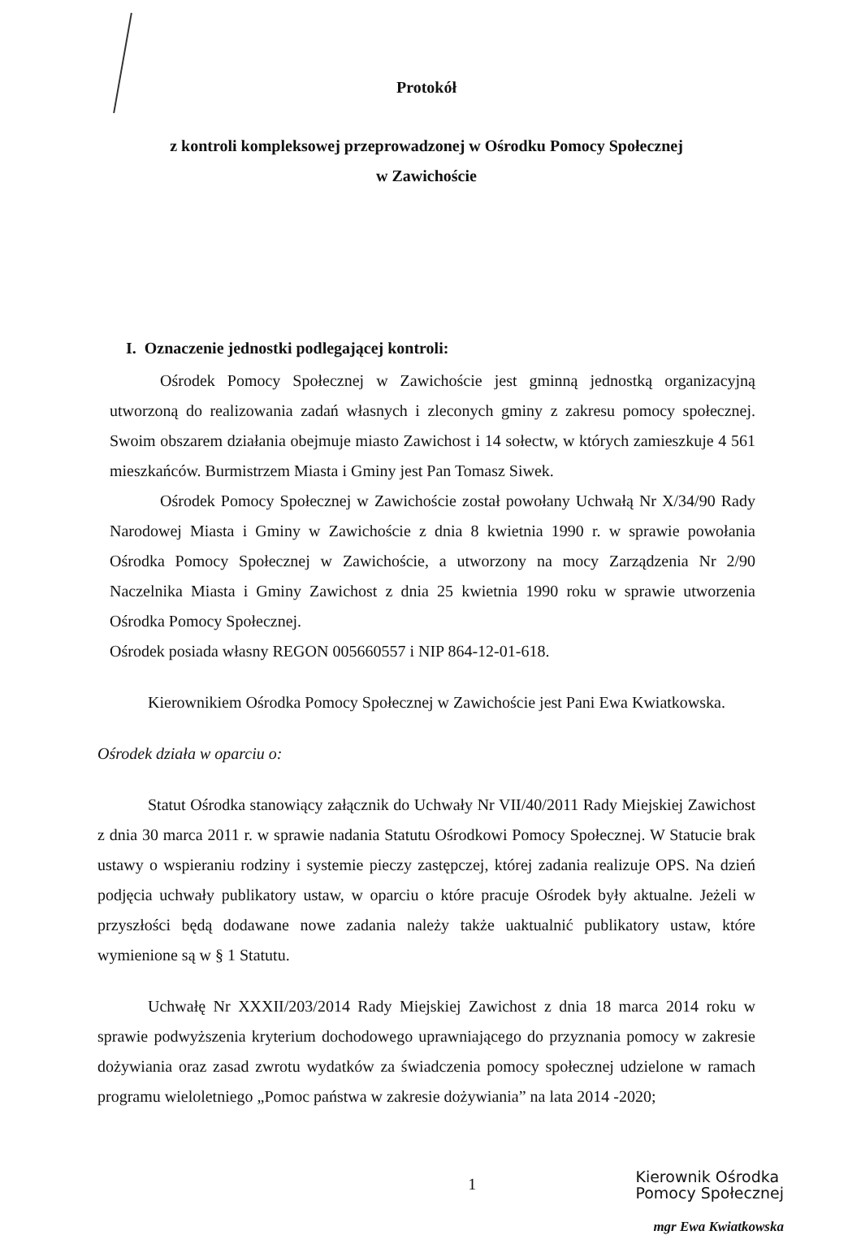Protokół
z kontroli kompleksowej przeprowadzonej w Ośrodku Pomocy Społecznej
w Zawichoście
I. Oznaczenie jednostki podlegającej kontroli:
Ośrodek Pomocy Społecznej w Zawichoście jest gminną jednostką organizacyjną utworzoną do realizowania zadań własnych i zleconych gminy z zakresu pomocy społecznej. Swoim obszarem działania obejmuje miasto Zawichost i 14 sołectw, w których zamieszkuje 4 561 mieszkańców. Burmistrzem Miasta i Gminy jest Pan Tomasz Siwek.
Ośrodek Pomocy Społecznej w Zawichoście został powołany Uchwałą Nr X/34/90 Rady Narodowej Miasta i Gminy w Zawichoście z dnia 8 kwietnia 1990 r. w sprawie powołania Ośrodka Pomocy Społecznej w Zawichoście, a utworzony na mocy Zarządzenia Nr 2/90 Naczelnika Miasta i Gminy Zawichost z dnia 25 kwietnia 1990 roku w sprawie utworzenia Ośrodka Pomocy Społecznej.
Ośrodek posiada własny REGON 005660557 i NIP 864-12-01-618.
Kierownikiem Ośrodka Pomocy Społecznej w Zawichoście jest Pani Ewa Kwiatkowska.
Ośrodek działa w oparciu o:
Statut Ośrodka stanowiący załącznik do Uchwały Nr VII/40/2011 Rady Miejskiej Zawichost z dnia 30 marca 2011 r. w sprawie nadania Statutu Ośrodkowi Pomocy Społecznej. W Statucie brak ustawy o wspieraniu rodziny i systemie pieczy zastępczej, której zadania realizuje OPS. Na dzień podjęcia uchwały publikatory ustaw, w oparciu o które pracuje Ośrodek były aktualne. Jeżeli w przyszłości będą dodawane nowe zadania należy także uaktualnić publikatory ustaw, które wymienione są w § 1 Statutu.
Uchwałę Nr XXXII/203/2014 Rady Miejskiej Zawichost z dnia 18 marca 2014 roku w sprawie podwyższenia kryterium dochodowego uprawniającego do przyznania pomocy w zakresie dożywiania oraz zasad zwrotu wydatków za świadczenia pomocy społecznej udzielone w ramach programu wieloletniego „Pomoc państwa w zakresie dożywiania” na lata 2014 -2020;
1
Kierownik Ośrodka
Pomocy Społecznej
mgr Ewa Kwiatkowska